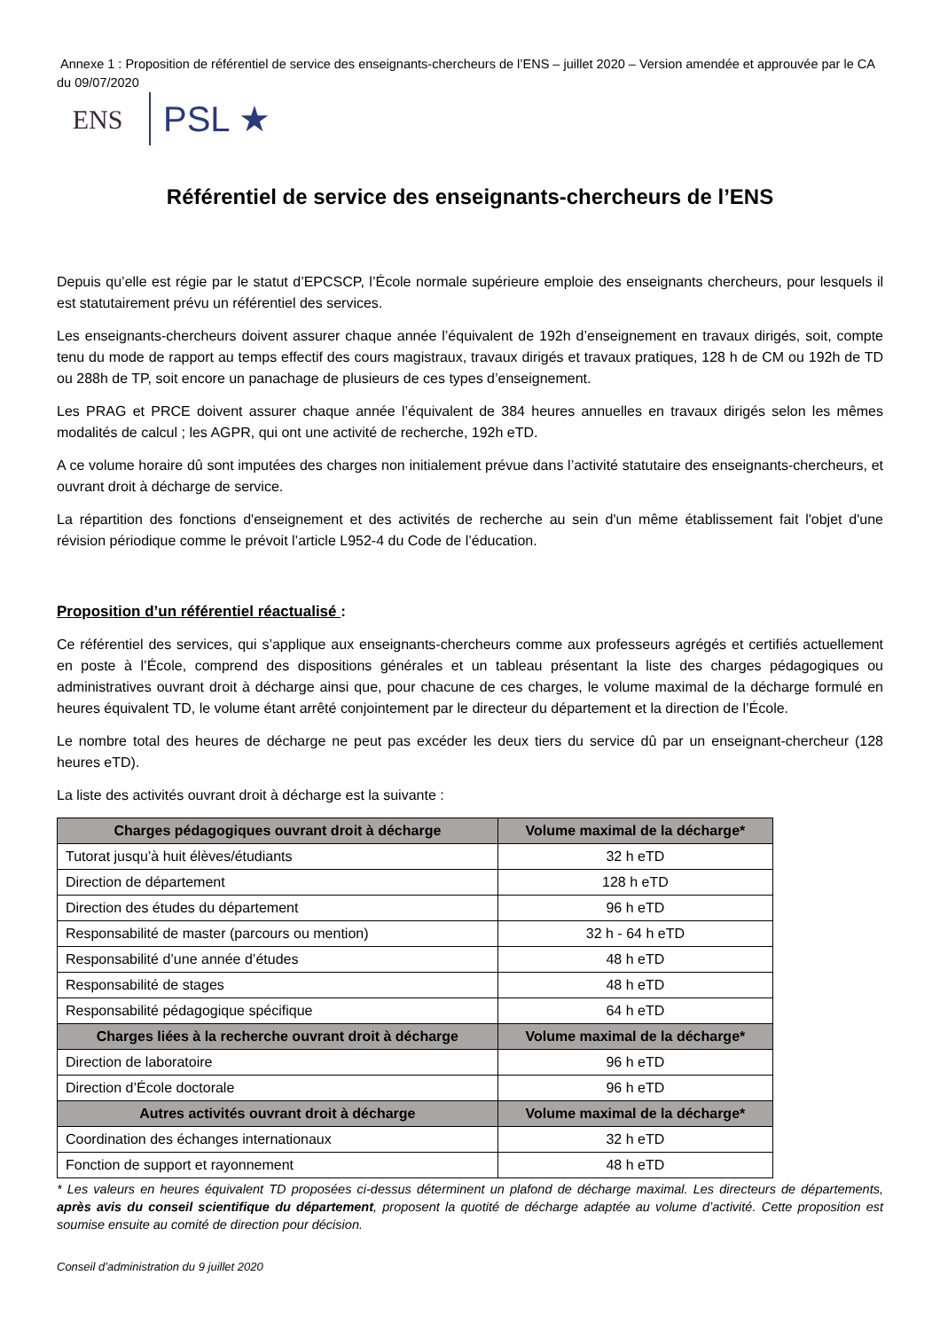Annexe 1 : Proposition de référentiel de service des enseignants-chercheurs de l’ENS – juillet 2020 – Version amendée et approuvée par le CA du 09/07/2020
ENS
PSL ★
Référentiel de service des enseignants-chercheurs de l’ENS
Depuis qu’elle est régie par le statut d’EPCSCP, l’École normale supérieure emploie des enseignants chercheurs, pour lesquels il est statutairement prévu un référentiel des services.
Les enseignants-chercheurs doivent assurer chaque année l’équivalent de 192h d’enseignement en travaux dirigés, soit, compte tenu du mode de rapport au temps effectif des cours magistraux, travaux dirigés et travaux pratiques, 128 h de CM ou 192h de TD ou 288h de TP, soit encore un panachage de plusieurs de ces types d’enseignement.
Les PRAG et PRCE doivent assurer chaque année l’équivalent de 384 heures annuelles en travaux dirigés selon les mêmes modalités de calcul ; les AGPR, qui ont une activité de recherche, 192h eTD.
A ce volume horaire dû sont imputées des charges non initialement prévue dans l’activité statutaire des enseignants-chercheurs, et ouvrant droit à décharge de service.
La répartition des fonctions d'enseignement et des activités de recherche au sein d'un même établissement fait l'objet d'une révision périodique comme le prévoit l’article L952-4 du Code de l’éducation.
Proposition d’un référentiel réactualisé :
Ce référentiel des services, qui s’applique aux enseignants-chercheurs comme aux professeurs agrégés et certifiés actuellement en poste à l’École, comprend des dispositions générales et un tableau présentant la liste des charges pédagogiques ou administratives ouvrant droit à décharge ainsi que, pour chacune de ces charges, le volume maximal de la décharge formulé en heures équivalent TD, le volume étant arrêté conjointement par le directeur du département et la direction de l’École.
Le nombre total des heures de décharge ne peut pas excéder les deux tiers du service dû par un enseignant-chercheur (128 heures eTD).
La liste des activités ouvrant droit à décharge est la suivante :
| Charges pédagogiques ouvrant droit à décharge | Volume maximal de la décharge* |
| --- | --- |
| Tutorat jusqu’à huit élèves/étudiants | 32 h eTD |
| Direction de département | 128 h eTD |
| Direction des études du département | 96 h eTD |
| Responsabilité de master (parcours ou mention) | 32 h - 64 h eTD |
| Responsabilité d’une année d’études | 48 h eTD |
| Responsabilité de stages | 48 h eTD |
| Responsabilité pédagogique spécifique | 64 h eTD |
| Charges liées à la recherche ouvrant droit à décharge | Volume maximal de la décharge* |
| Direction de laboratoire | 96 h eTD |
| Direction d’École doctorale | 96 h eTD |
| Autres activités ouvrant droit à décharge | Volume maximal de la décharge* |
| Coordination des échanges internationaux | 32 h eTD |
| Fonction de support et rayonnement | 48 h eTD |
* Les valeurs en heures équivalent TD proposées ci-dessus déterminent un plafond de décharge maximal. Les directeurs de départements, après avis du conseil scientifique du département, proposent la quotité de décharge adaptée au volume d’activité. Cette proposition est soumise ensuite au comité de direction pour décision.
Conseil d’administration du 9 juillet 2020